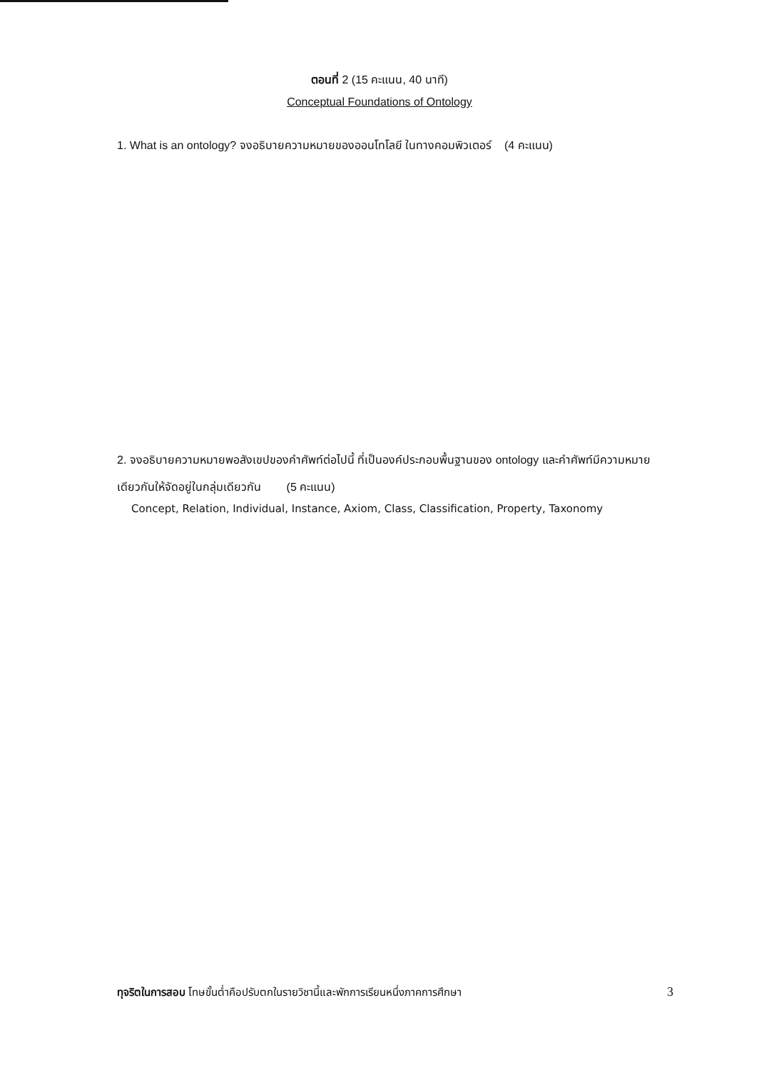ตอนที่ 2 (15 คะแนน, 40 นาที)
Conceptual Foundations of Ontology
1. What is an ontology? จงอธิบายความหมายของออนโทโลยี ในทางคอมพิวเตอร์ (4 คะแนน)
2. จงอธิบายความหมายพอสังเขปของคำศัพท์ต่อไปนี้ ที่เป็นองค์ประกอบพื้นฐานของ ontology และคำศัพท์มีความหมายเดียวกันให้จัดอยู่ในกลุ่มเดียวกัน (5 คะแนน)
Concept, Relation, Individual, Instance, Axiom, Class, Classification, Property, Taxonomy
ทุจริตในการสอบ โทษขั้นต่ำคือปรับตกในรายวิชานี้และพักการเรียนหนึ่งภาคการศึกษา 3